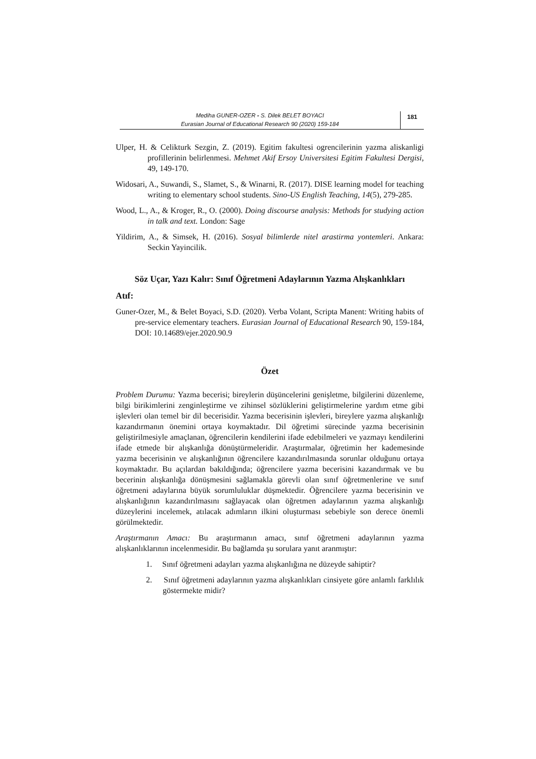Mediha GUNER-OZER - S. Dilek BELET BOYACI
Eurasian Journal of Educational Research 90 (2020) 159-184
181
Ulper, H. & Celikturk Sezgin, Z. (2019). Egitim fakultesi ogrencilerinin yazma aliskanligi profillerinin belirlenmesi. Mehmet Akif Ersoy Universitesi Egitim Fakultesi Dergisi, 49, 149-170.
Widosari, A., Suwandi, S., Slamet, S., & Winarni, R. (2017). DISE learning model for teaching writing to elementary school students. Sino-US English Teaching, 14(5), 279-285.
Wood, L., A., & Kroger, R., O. (2000). Doing discourse analysis: Methods for studying action in talk and text. London: Sage
Yildirim, A., & Simsek, H. (2016). Sosyal bilimlerde nitel arastirma yontemleri. Ankara: Seckin Yayincilik.
Söz Uçar, Yazı Kalır: Sınıf Öğretmeni Adaylarının Yazma Alışkanlıkları
Atıf:
Guner-Ozer, M., & Belet Boyaci, S.D. (2020). Verba Volant, Scripta Manent: Writing habits of pre-service elementary teachers. Eurasian Journal of Educational Research 90, 159-184, DOI: 10.14689/ejer.2020.90.9
Özet
Problem Durumu: Yazma becerisi; bireylerin düşüncelerini genişletme, bilgilerini düzenleme, bilgi birikimlerini zenginleştirme ve zihinsel sözlüklerini geliştirmelerine yardım etme gibi işlevleri olan temel bir dil becerisidir. Yazma becerisinin işlevleri, bireylere yazma alışkanlığı kazandırmanın önemini ortaya koymaktadır. Dil öğretimi sürecinde yazma becerisinin geliştirilmesiyle amaçlanan, öğrencilerin kendilerini ifade edebilmeleri ve yazmayı kendilerini ifade etmede bir alışkanlığa dönüştürmeleridir. Araştırmalar, öğretimin her kademesinde yazma becerisinin ve alışkanlığının öğrencilere kazandırılmasında sorunlar olduğunu ortaya koymaktadır. Bu açılardan bakıldığında; öğrencilere yazma becerisini kazandırmak ve bu becerinin alışkanlığa dönüşmesini sağlamakla görevli olan sınıf öğretmenlerine ve sınıf öğretmeni adaylarına büyük sorumluluklar düşmektedir. Öğrencilere yazma becerisinin ve alışkanlığının kazandırılmasını sağlayacak olan öğretmen adaylarının yazma alışkanlığı düzeylerini incelemek, atılacak adımların ilkini oluşturması sebebiyle son derece önemli görülmektedir.
Araştırmanın Amacı: Bu araştırmanın amacı, sınıf öğretmeni adaylarının yazma alışkanlıklarının incelenmesidir. Bu bağlamda şu sorulara yanıt aranmıştır:
1. Sınıf öğretmeni adayları yazma alışkanlığına ne düzeyde sahiptir?
2. Sınıf öğretmeni adaylarının yazma alışkanlıkları cinsiyete göre anlamlı farklılık göstermekte midir?